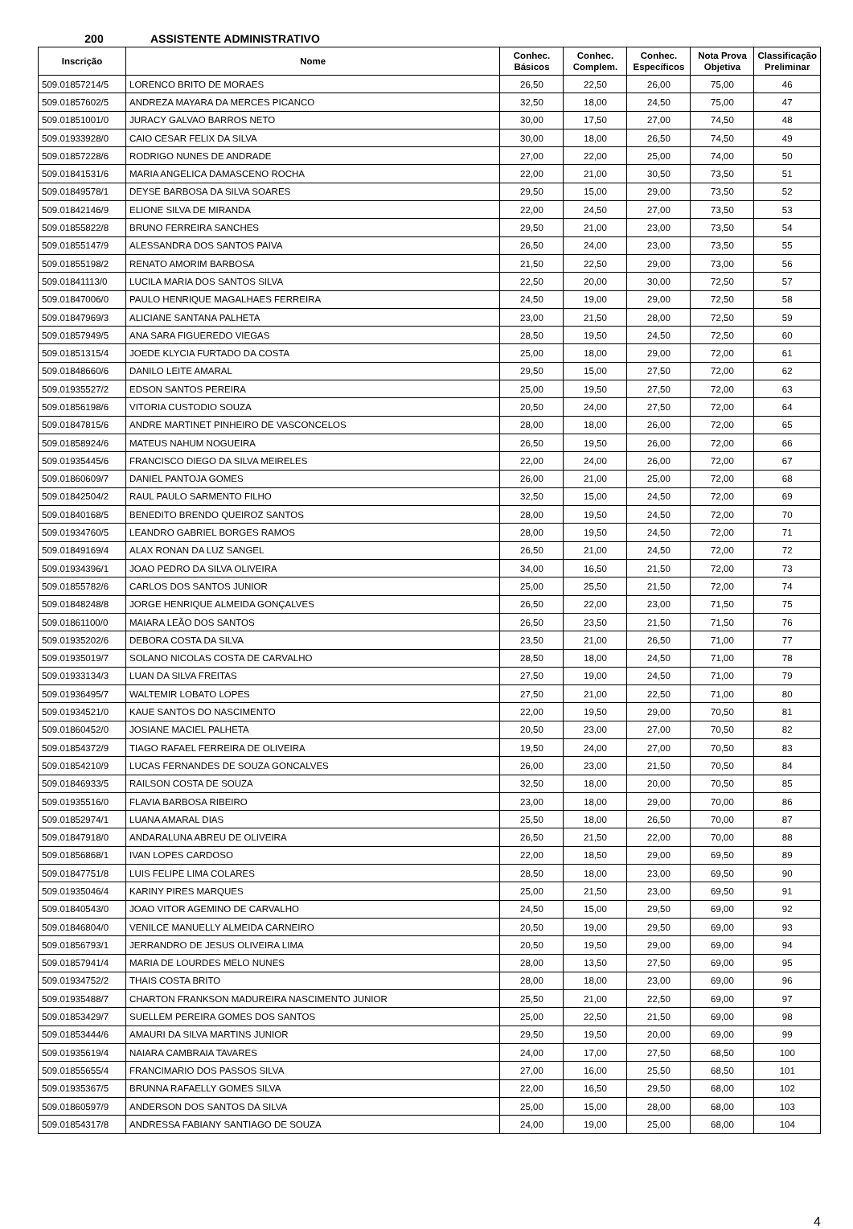200 ASSISTENTE ADMINISTRATIVO
| Inscrição | Nome | Conhec. Básicos | Conhec. Complem. | Conhec. Específicos | Nota Prova Objetiva | Classificação Preliminar |
| --- | --- | --- | --- | --- | --- | --- |
| 509.01857214/5 | LORENCO BRITO DE MORAES | 26,50 | 22,50 | 26,00 | 75,00 | 46 |
| 509.01857602/5 | ANDREZA MAYARA DA MERCES PICANCO | 32,50 | 18,00 | 24,50 | 75,00 | 47 |
| 509.01851001/0 | JURACY GALVAO BARROS NETO | 30,00 | 17,50 | 27,00 | 74,50 | 48 |
| 509.01933928/0 | CAIO CESAR FELIX DA SILVA | 30,00 | 18,00 | 26,50 | 74,50 | 49 |
| 509.01857228/6 | RODRIGO NUNES DE ANDRADE | 27,00 | 22,00 | 25,00 | 74,00 | 50 |
| 509.01841531/6 | MARIA ANGELICA DAMASCENO ROCHA | 22,00 | 21,00 | 30,50 | 73,50 | 51 |
| 509.01849578/1 | DEYSE BARBOSA DA SILVA SOARES | 29,50 | 15,00 | 29,00 | 73,50 | 52 |
| 509.01842146/9 | ELIONE SILVA DE MIRANDA | 22,00 | 24,50 | 27,00 | 73,50 | 53 |
| 509.01855822/8 | BRUNO FERREIRA SANCHES | 29,50 | 21,00 | 23,00 | 73,50 | 54 |
| 509.01855147/9 | ALESSANDRA DOS SANTOS PAIVA | 26,50 | 24,00 | 23,00 | 73,50 | 55 |
| 509.01855198/2 | RENATO AMORIM BARBOSA | 21,50 | 22,50 | 29,00 | 73,00 | 56 |
| 509.01841113/0 | LUCILA MARIA DOS SANTOS SILVA | 22,50 | 20,00 | 30,00 | 72,50 | 57 |
| 509.01847006/0 | PAULO HENRIQUE MAGALHAES FERREIRA | 24,50 | 19,00 | 29,00 | 72,50 | 58 |
| 509.01847969/3 | ALICIANE SANTANA PALHETA | 23,00 | 21,50 | 28,00 | 72,50 | 59 |
| 509.01857949/5 | ANA SARA FIGUEREDO VIEGAS | 28,50 | 19,50 | 24,50 | 72,50 | 60 |
| 509.01851315/4 | JOEDE KLYCIA FURTADO DA COSTA | 25,00 | 18,00 | 29,00 | 72,00 | 61 |
| 509.01848660/6 | DANILO LEITE AMARAL | 29,50 | 15,00 | 27,50 | 72,00 | 62 |
| 509.01935527/2 | EDSON SANTOS PEREIRA | 25,00 | 19,50 | 27,50 | 72,00 | 63 |
| 509.01856198/6 | VITORIA CUSTODIO SOUZA | 20,50 | 24,00 | 27,50 | 72,00 | 64 |
| 509.01847815/6 | ANDRE MARTINET PINHEIRO DE VASCONCELOS | 28,00 | 18,00 | 26,00 | 72,00 | 65 |
| 509.01858924/6 | MATEUS NAHUM NOGUEIRA | 26,50 | 19,50 | 26,00 | 72,00 | 66 |
| 509.01935445/6 | FRANCISCO DIEGO DA SILVA MEIRELES | 22,00 | 24,00 | 26,00 | 72,00 | 67 |
| 509.01860609/7 | DANIEL PANTOJA GOMES | 26,00 | 21,00 | 25,00 | 72,00 | 68 |
| 509.01842504/2 | RAUL PAULO SARMENTO FILHO | 32,50 | 15,00 | 24,50 | 72,00 | 69 |
| 509.01840168/5 | BENEDITO BRENDO QUEIROZ SANTOS | 28,00 | 19,50 | 24,50 | 72,00 | 70 |
| 509.01934760/5 | LEANDRO GABRIEL BORGES RAMOS | 28,00 | 19,50 | 24,50 | 72,00 | 71 |
| 509.01849169/4 | ALAX RONAN DA LUZ SANGEL | 26,50 | 21,00 | 24,50 | 72,00 | 72 |
| 509.01934396/1 | JOAO PEDRO DA SILVA OLIVEIRA | 34,00 | 16,50 | 21,50 | 72,00 | 73 |
| 509.01855782/6 | CARLOS DOS SANTOS JUNIOR | 25,00 | 25,50 | 21,50 | 72,00 | 74 |
| 509.01848248/8 | JORGE HENRIQUE ALMEIDA GONÇALVES | 26,50 | 22,00 | 23,00 | 71,50 | 75 |
| 509.01861100/0 | MAIARA LEÃO DOS SANTOS | 26,50 | 23,50 | 21,50 | 71,50 | 76 |
| 509.01935202/6 | DEBORA COSTA DA SILVA | 23,50 | 21,00 | 26,50 | 71,00 | 77 |
| 509.01935019/7 | SOLANO NICOLAS COSTA DE CARVALHO | 28,50 | 18,00 | 24,50 | 71,00 | 78 |
| 509.01933134/3 | LUAN DA SILVA FREITAS | 27,50 | 19,00 | 24,50 | 71,00 | 79 |
| 509.01936495/7 | WALTEMIR LOBATO LOPES | 27,50 | 21,00 | 22,50 | 71,00 | 80 |
| 509.01934521/0 | KAUE SANTOS DO NASCIMENTO | 22,00 | 19,50 | 29,00 | 70,50 | 81 |
| 509.01860452/0 | JOSIANE MACIEL PALHETA | 20,50 | 23,00 | 27,00 | 70,50 | 82 |
| 509.01854372/9 | TIAGO RAFAEL FERREIRA DE OLIVEIRA | 19,50 | 24,00 | 27,00 | 70,50 | 83 |
| 509.01854210/9 | LUCAS FERNANDES DE SOUZA GONCALVES | 26,00 | 23,00 | 21,50 | 70,50 | 84 |
| 509.01846933/5 | RAILSON COSTA DE SOUZA | 32,50 | 18,00 | 20,00 | 70,50 | 85 |
| 509.01935516/0 | FLAVIA BARBOSA RIBEIRO | 23,00 | 18,00 | 29,00 | 70,00 | 86 |
| 509.01852974/1 | LUANA AMARAL DIAS | 25,50 | 18,00 | 26,50 | 70,00 | 87 |
| 509.01847918/0 | ANDARALUNA ABREU DE OLIVEIRA | 26,50 | 21,50 | 22,00 | 70,00 | 88 |
| 509.01856868/1 | IVAN LOPES CARDOSO | 22,00 | 18,50 | 29,00 | 69,50 | 89 |
| 509.01847751/8 | LUIS FELIPE LIMA COLARES | 28,50 | 18,00 | 23,00 | 69,50 | 90 |
| 509.01935046/4 | KARINY PIRES MARQUES | 25,00 | 21,50 | 23,00 | 69,50 | 91 |
| 509.01840543/0 | JOAO VITOR AGEMINO DE CARVALHO | 24,50 | 15,00 | 29,50 | 69,00 | 92 |
| 509.01846804/0 | VENILCE MANUELLY ALMEIDA CARNEIRO | 20,50 | 19,00 | 29,50 | 69,00 | 93 |
| 509.01856793/1 | JERRANDRO DE JESUS OLIVEIRA LIMA | 20,50 | 19,50 | 29,00 | 69,00 | 94 |
| 509.01857941/4 | MARIA DE LOURDES MELO NUNES | 28,00 | 13,50 | 27,50 | 69,00 | 95 |
| 509.01934752/2 | THAIS COSTA BRITO | 28,00 | 18,00 | 23,00 | 69,00 | 96 |
| 509.01935488/7 | CHARTON FRANKSON MADUREIRA NASCIMENTO JUNIOR | 25,50 | 21,00 | 22,50 | 69,00 | 97 |
| 509.01853429/7 | SUELLEM PEREIRA GOMES DOS SANTOS | 25,00 | 22,50 | 21,50 | 69,00 | 98 |
| 509.01853444/6 | AMAURI DA SILVA MARTINS JUNIOR | 29,50 | 19,50 | 20,00 | 69,00 | 99 |
| 509.01935619/4 | NAIARA CAMBRAIA TAVARES | 24,00 | 17,00 | 27,50 | 68,50 | 100 |
| 509.01855655/4 | FRANCIMARIO DOS PASSOS SILVA | 27,00 | 16,00 | 25,50 | 68,50 | 101 |
| 509.01935367/5 | BRUNNA RAFAELLY GOMES SILVA | 22,00 | 16,50 | 29,50 | 68,00 | 102 |
| 509.01860597/9 | ANDERSON DOS SANTOS DA SILVA | 25,00 | 15,00 | 28,00 | 68,00 | 103 |
| 509.01854317/8 | ANDRESSA FABIANY SANTIAGO DE SOUZA | 24,00 | 19,00 | 25,00 | 68,00 | 104 |
4